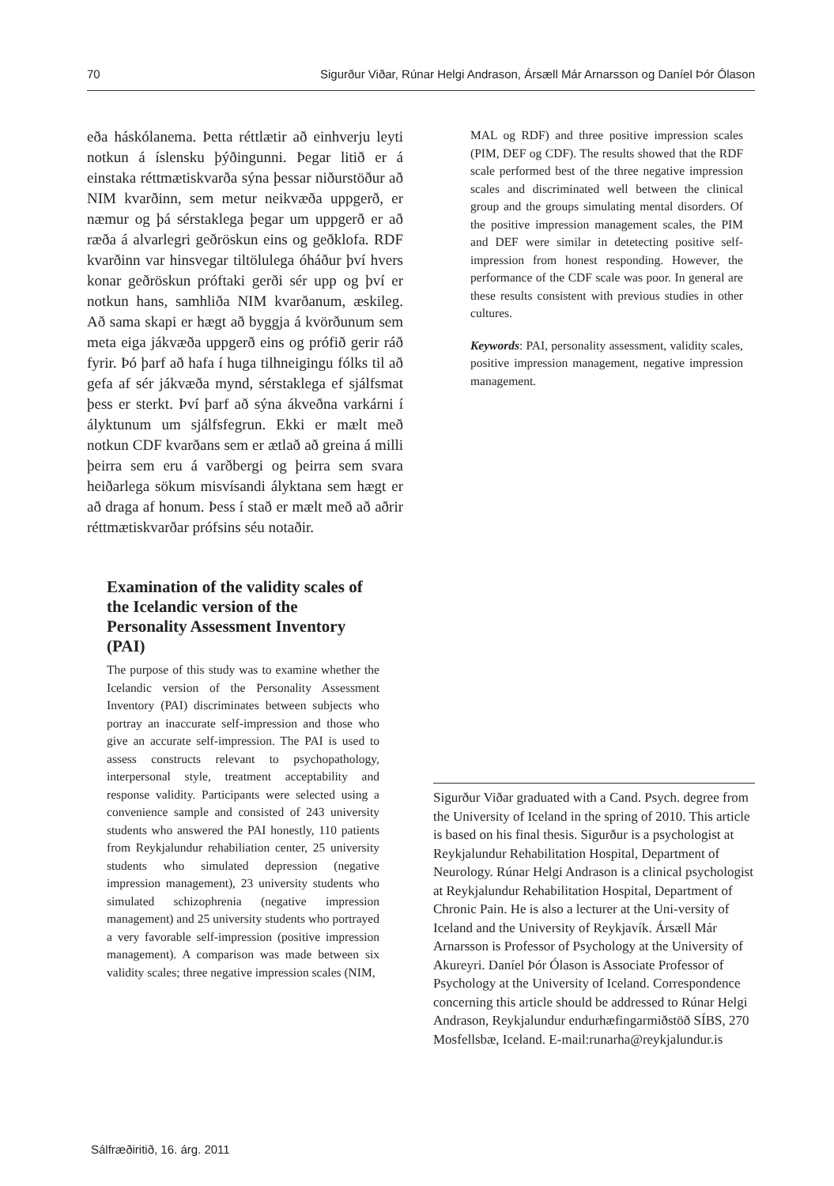70 Sigurður Viðar, Rúnar Helgi Andrason, Ársæll Már Arnarsson og Daníel Þór Ólason
eða háskólanema. Þetta réttlætir að einhverju leyti notkun á íslensku þýðingunni. Þegar litið er á einstaka réttmætiskvarða sýna þessar niðurstöður að NIM kvarðinn, sem metur neikvæða uppgerð, er næmur og þá sérstaklega þegar um uppgerð er að ræða á alvarlegri geðröskun eins og geðklofa. RDF kvarðinn var hinsvegar tiltölulega óháður því hvers konar geðröskun próftaki gerði sér upp og því er notkun hans, samhliða NIM kvarðanum, æskileg. Að sama skapi er hægt að byggja á kvörðunum sem meta eiga jákvæða uppgerð eins og prófið gerir ráð fyrir. Þó þarf að hafa í huga tilhneigingu fólks til að gefa af sér jákvæða mynd, sérstaklega ef sjálfsmat þess er sterkt. Því þarf að sýna ákveðna varkárni í ályktunum um sjálfsfegrun. Ekki er mælt með notkun CDF kvarðans sem er ætlað að greina á milli þeirra sem eru á varðbergi og þeirra sem svara heiðarlega sökum misvísandi ályktana sem hægt er að draga af honum. Þess í stað er mælt með að aðrir réttmætiskvarðar prófsins séu notaðir.
Examination of the validity scales of the Icelandic version of the Personality Assessment Inventory (PAI)
The purpose of this study was to examine whether the Icelandic version of the Personality Assessment Inventory (PAI) discriminates between subjects who portray an inaccurate self-impression and those who give an accurate self-impression. The PAI is used to assess constructs relevant to psychopathology, interpersonal style, treatment acceptability and response validity. Participants were selected using a convenience sample and consisted of 243 university students who answered the PAI honestly, 110 patients from Reykjalundur rehabiliation center, 25 university students who simulated depression (negative impression management), 23 university students who simulated schizophrenia (negative impression management) and 25 university students who portrayed a very favorable self-impression (positive impression management). A comparison was made between six validity scales; three negative impression scales (NIM,
MAL og RDF) and three positive impression scales (PIM, DEF og CDF). The results showed that the RDF scale performed best of the three negative impression scales and discriminated well between the clinical group and the groups simulating mental disorders. Of the positive impression management scales, the PIM and DEF were similar in detetecting positive self-impression from honest responding. However, the performance of the CDF scale was poor. In general are these results consistent with previous studies in other cultures.
Keywords: PAI, personality assessment, validity scales, positive impression management, negative impression management.
Sigurður Viðar graduated with a Cand. Psych. degree from the University of Iceland in the spring of 2010. This article is based on his final thesis. Sigurður is a psychologist at Reykjalundur Rehabilitation Hospital, Department of Neurology. Rúnar Helgi Andrason is a clinical psychologist at Reykjalundur Rehabilitation Hospital, Department of Chronic Pain. He is also a lecturer at the Uni-versity of Iceland and the University of Reykjavík. Ársæll Már Arnarsson is Professor of Psychology at the University of Akureyri. Daníel Þór Ólason is Associate Professor of Psychology at the University of Iceland. Correspondence concerning this article should be addressed to Rúnar Helgi Andrason, Reykjalundur endurhæfingarmiðstöð SÍBS, 270 Mosfellsbæ, Iceland. E-mail:runarha@reykjalundur.is
Sálfræðiritið, 16. árg. 2011